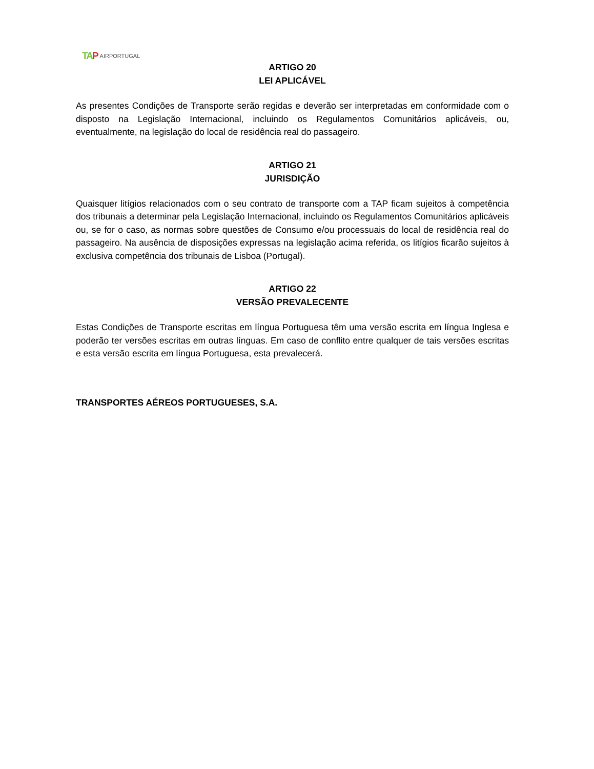TA P AIRPORTUGAL
ARTIGO 20
LEI APLICÁVEL
As presentes Condições de Transporte serão regidas e deverão ser interpretadas em conformidade com o disposto na Legislação Internacional, incluindo os Regulamentos Comunitários aplicáveis, ou, eventualmente, na legislação do local de residência real do passageiro.
ARTIGO 21
JURISDIÇÃO
Quaisquer litígios relacionados com o seu contrato de transporte com a TAP ficam sujeitos à competência dos tribunais a determinar pela Legislação Internacional, incluindo os Regulamentos Comunitários aplicáveis ou, se for o caso, as normas sobre questões de Consumo e/ou processuais do local de residência real do passageiro. Na ausência de disposições expressas na legislação acima referida, os litígios ficarão sujeitos à exclusiva competência dos tribunais de Lisboa (Portugal).
ARTIGO 22
VERSÃO PREVALECENTE
Estas Condições de Transporte escritas em língua Portuguesa têm uma versão escrita em língua Inglesa e poderão ter versões escritas em outras línguas. Em caso de conflito entre qualquer de tais versões escritas e esta versão escrita em língua Portuguesa, esta prevalecerá.
TRANSPORTES AÉREOS PORTUGUESES, S.A.